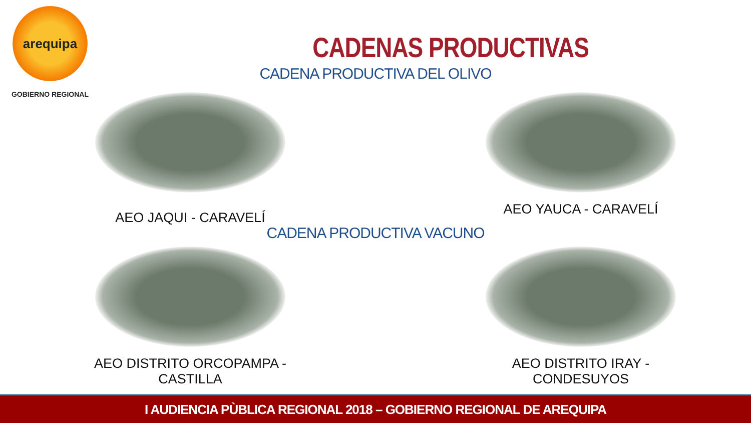arequipa
GOBIERNO REGIONAL
CADENAS PRODUCTIVAS
CADENA PRODUCTIVA DEL OLIVO
AEO JAQUI - CARAVELÍ
AEO YAUCA - CARAVELÍ
CADENA PRODUCTIVA VACUNO
AEO DISTRITO ORCOPAMPA - CASTILLA AEO DISTRITO IRAY - CONDESUYOS
I AUDIENCIA PÙBLICA REGIONAL 2018 – GOBIERNO REGIONAL DE AREQUIPA